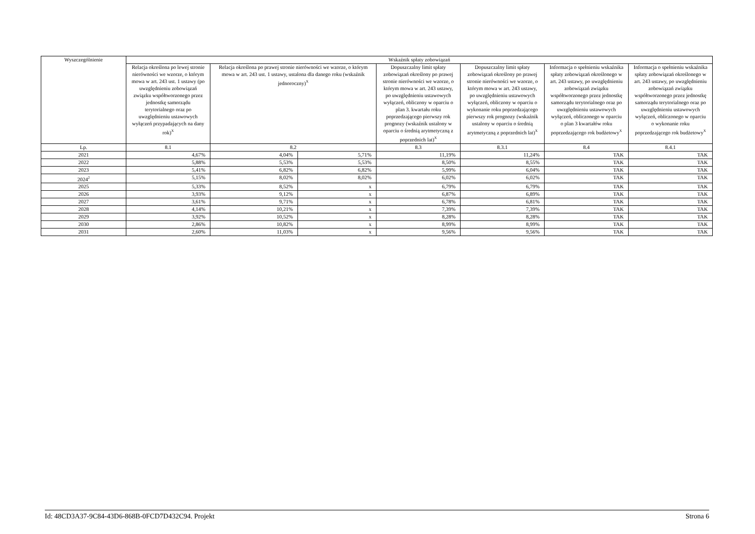| Wyszczególnienie | Wskaźnik spłaty zobowiązań | | | | | | |
| --- | --- | --- | --- | --- | --- | --- | --- |
| | Relacja określona po lewej stronie nierówności we wzorze, o którym mowa w art. 243 ust. 1 ustawy (po uwzględnieniu zobowiązań związku współtworzonego przez jednostkę samorządu terytorialnego oraz po uwzględnieniu ustawowych wyłączeń przypadających na dany rok)<sup>X</sup> | Relacja określona po prawej stronie nierówności we wzorze, o którym mowa w art. 243 ust. 1 ustawy, ustalona dla danego roku (wskaźnik jednoroczny)<sup>X</sup> | | Dopuszczalny limit spłaty zobowiązań określony po prawej stronie nierówności we wzorze, o którym mowa w art. 243 ustawy, po uwzględnieniu ustawowych wyłączeń, obliczony w oparciu o plan 3. kwartału roku poprzedzającego pierwszy rok prognozy (wskaźnik ustalony w oparciu o średnią arytmetyczną z poprzednich lat)<sup>X</sup> | Dopuszczalny limit spłaty zobowiązań określony po prawej stronie nierówności we wzorze, o którym mowa w art. 243 ustawy, po uwzględnieniu ustawowych wyłączeń, obliczony w oparciu o wykonanie roku poprzedzającego pierwszy rok prognozy (wskaźnik ustalony w oparciu o średnią arytmetyczną z poprzednich lat)<sup>X</sup> | Informacja o spełnieniu wskaźnika spłaty zobowiązań określonego w art. 243 ustawy, po uwzględnieniu zobowiązań związku współtworzonego przez jednostkę samorządu terytorialnego oraz po uwzględnieniu ustawowych wyłączeń, obliczonego w oparciu o plan 3 kwartałów roku poprzedzającego rok budżetowy<sup>X</sup> | Informacja o spełnieniu wskaźnika spłaty zobowiązań określonego w art. 243 ustawy, po uwzględnieniu zobowiązań związku współtworzonego przez jednostkę samorządu terytorialnego oraz po uwzględnieniu ustawowych wyłączeń, obliczonego w oparciu o wykonanie roku poprzedzającego rok budżetowy<sup>X</sup> |
| Lp. | 8.1 | 8.2 | | 8.3 | 8.3.1 | 8.4 | 8.4.1 |
| 2021 | 4,67% | 4,04% | 5,71% | 11,19% | 11,24% | TAK | TAK |
| 2022 | 5,88% | 5,53% | 5,53% | 8,50% | 8,55% | TAK | TAK |
| 2023 | 5,41% | 6,82% | 6,82% | 5,99% | 6,04% | TAK | TAK |
| 2024<sup>2</sup> | 5,15% | 8,02% | 8,02% | 6,02% | 6,02% | TAK | TAK |
| 2025 | 5,33% | 8,52% | x | 6,79% | 6,79% | TAK | TAK |
| 2026 | 3,93% | 9,12% | x | 6,87% | 6,89% | TAK | TAK |
| 2027 | 3,61% | 9,71% | x | 6,78% | 6,81% | TAK | TAK |
| 2028 | 4,14% | 10,21% | x | 7,39% | 7,39% | TAK | TAK |
| 2029 | 3,92% | 10,52% | x | 8,28% | 8,28% | TAK | TAK |
| 2030 | 2,86% | 10,82% | x | 8,99% | 8,99% | TAK | TAK |
| 2031 | 2,60% | 11,03% | x | 9,56% | 9,56% | TAK | TAK |
Id: 48CD3A37-9C84-43D6-868B-0FCD7D432C94. Projekt Strona 6